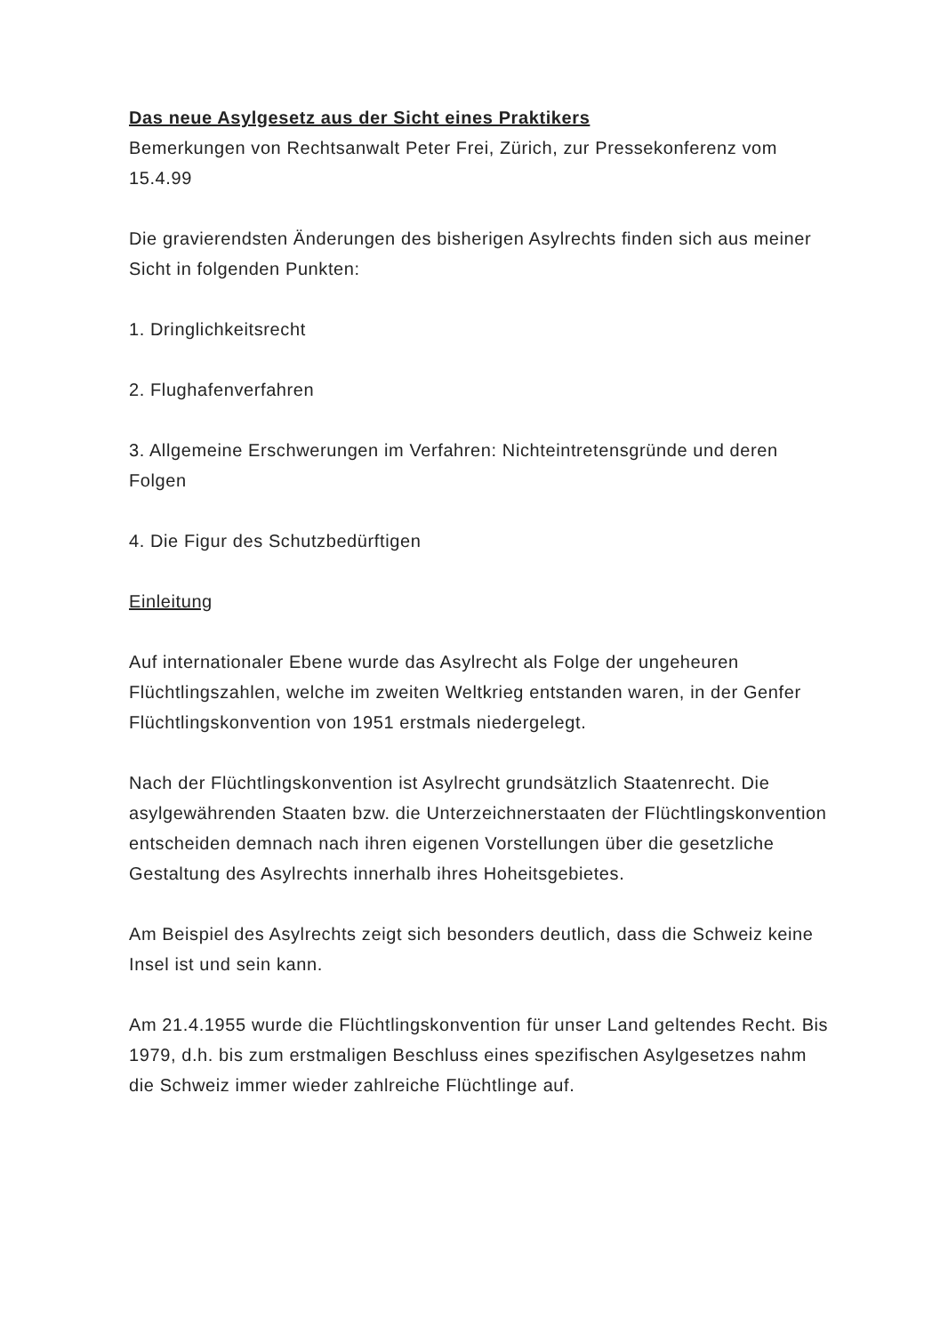Das neue Asylgesetz aus der Sicht eines Praktikers
Bemerkungen von Rechtsanwalt Peter Frei, Zürich, zur Pressekonferenz vom 15.4.99
Die gravierendsten Änderungen des bisherigen Asylrechts finden sich aus meiner Sicht in folgenden Punkten:
1. Dringlichkeitsrecht
2. Flughafenverfahren
3. Allgemeine Erschwerungen im Verfahren: Nichteintretensgründe und deren Folgen
4. Die Figur des Schutzbedürftigen
Einleitung
Auf internationaler Ebene wurde das Asylrecht als Folge der ungeheuren Flüchtlingszahlen, welche im zweiten Weltkrieg entstanden waren, in der Genfer Flüchtlingskonvention von 1951 erstmals niedergelegt.
Nach der Flüchtlingskonvention ist Asylrecht grundsätzlich Staatenrecht. Die asylgewährenden Staaten bzw. die Unterzeichnerstaaten der Flüchtlingskonvention entscheiden demnach nach ihren eigenen Vorstellungen über die gesetzliche Gestaltung des Asylrechts innerhalb ihres Hoheitsgebietes.
Am Beispiel des Asylrechts zeigt sich besonders deutlich, dass die Schweiz keine Insel ist und sein kann.
Am 21.4.1955 wurde die Flüchtlingskonvention für unser Land geltendes Recht. Bis 1979, d.h. bis zum erstmaligen Beschluss eines spezifischen Asylgesetzes nahm die Schweiz immer wieder zahlreiche Flüchtlinge auf.